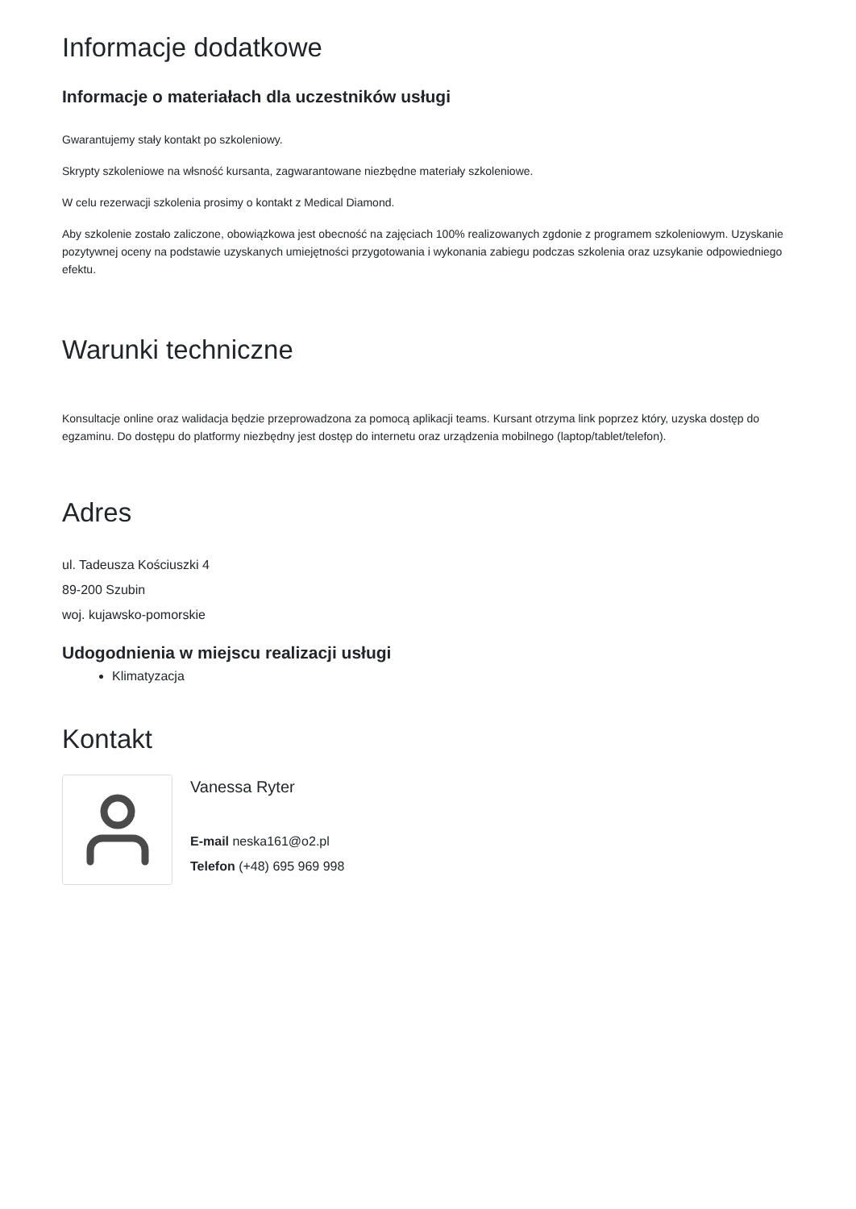Informacje dodatkowe
Informacje o materiałach dla uczestników usługi
Gwarantujemy stały kontakt po szkoleniowy.
Skrypty szkoleniowe na włsność kursanta, zagwarantowane niezbędne materiały szkoleniowe.
W celu rezerwacji szkolenia prosimy o kontakt z Medical Diamond.
Aby szkolenie zostało zaliczone, obowiązkowa jest obecność na zajęciach 100% realizowanych zgdonie z programem szkoleniowym. Uzyskanie pozytywnej oceny na podstawie uzyskanych umiejętności przygotowania i wykonania zabiegu podczas szkolenia oraz uzsykanie odpowiedniego efektu.
Warunki techniczne
Konsultacje online oraz walidacja będzie przeprowadzona za pomocą aplikacji teams. Kursant otrzyma link poprzez który, uzyska dostęp do egzaminu. Do dostępu do platformy niezbędny jest dostęp do internetu oraz urządzenia mobilnego (laptop/tablet/telefon).
Adres
ul. Tadeusza Kościuszki 4
89-200 Szubin
woj. kujawsko-pomorskie
Udogodnienia w miejscu realizacji usługi
Klimatyzacja
Kontakt
Vanessa Ryter
E-mail neska161@o2.pl
Telefon (+48) 695 969 998